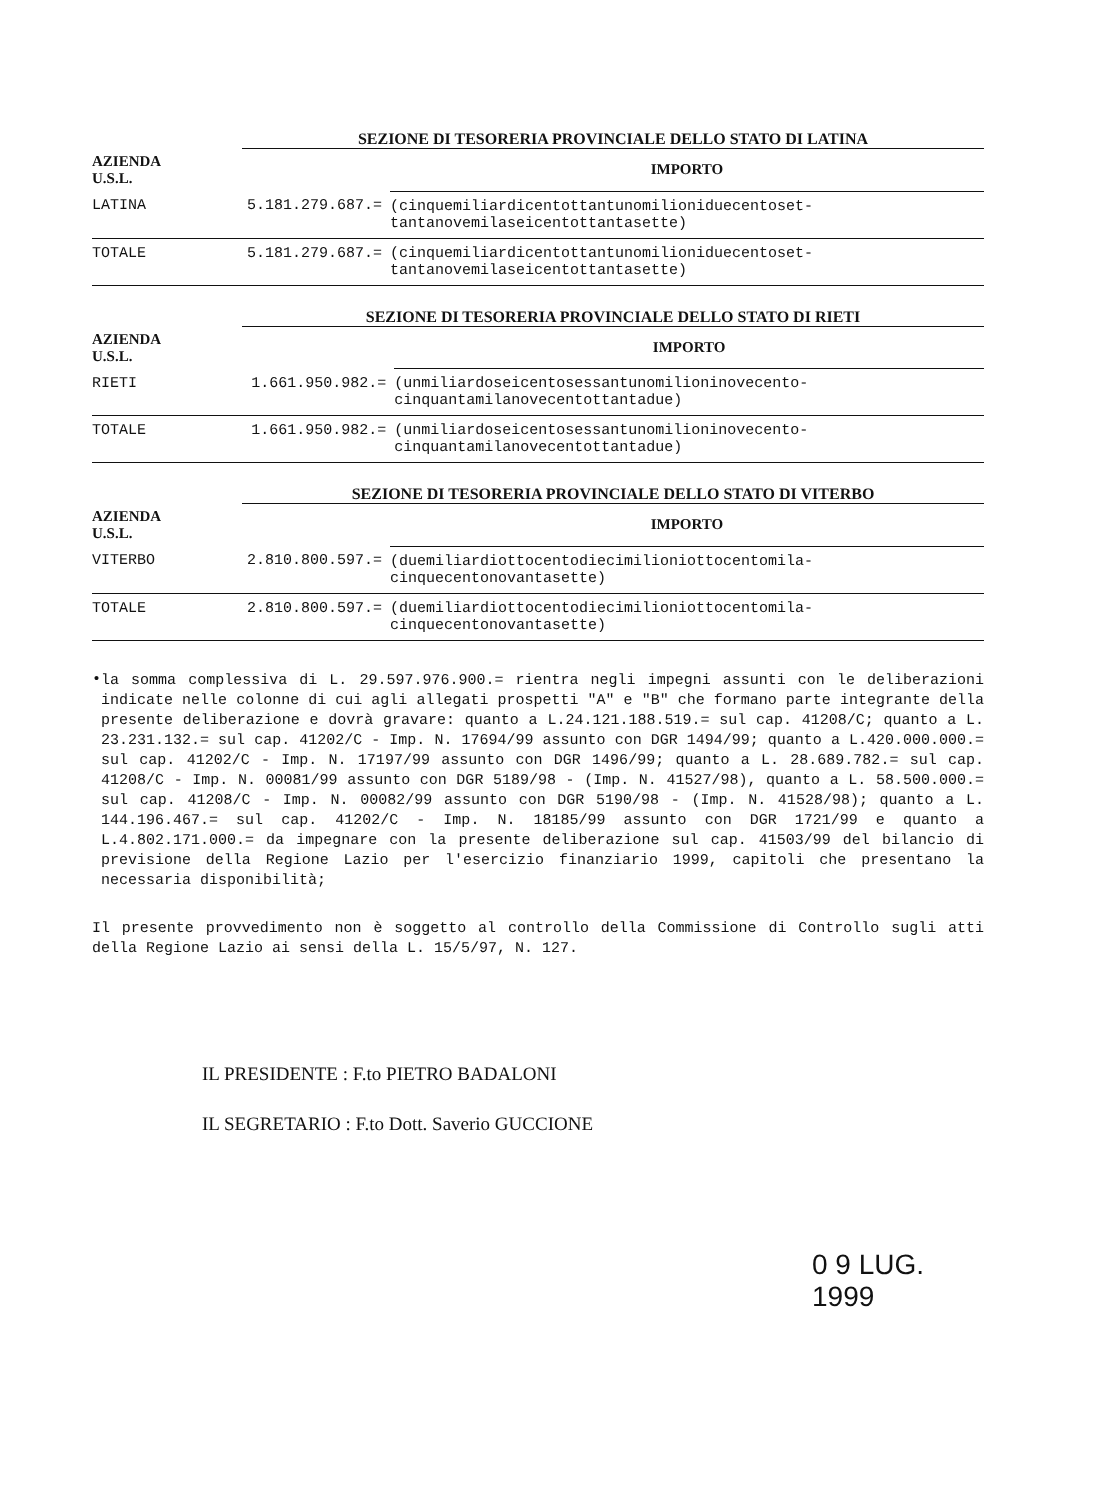SEZIONE DI TESORERIA PROVINCIALE DELLO STATO DI LATINA
| AZIENDA U.S.L. | | IMPORTO |
| --- | --- | --- |
| LATINA | 5.181.279.687.= | (cinquemiliardicentottantunomilioniduecentoset- tantanovemilaseicentottantasette) |
| TOTALE | 5.181.279.687.= | (cinquemiliardicentottantunomilioniduecentoset- tantanovemilaseicentottantasette) |
SEZIONE DI TESORERIA PROVINCIALE DELLO STATO DI RIETI
| AZIENDA U.S.L. | | IMPORTO |
| --- | --- | --- |
| RIETI | 1.661.950.982.= | (unmiliardoseicentosessantunomilioninovecento- cinquantamilanovecentottantadue) |
| TOTALE | 1.661.950.982.= | (unmiliardoseicentosessantunomilioninovecento- cinquantamilanovecentottantadue) |
SEZIONE DI TESORERIA PROVINCIALE DELLO STATO DI VITERBO
| AZIENDA U.S.L. | | IMPORTO |
| --- | --- | --- |
| VITERBO | 2.810.800.597.= | (duemiliardiottocentodiecimilioniottocentomila- cinquecentonovantasette) |
| TOTALE | 2.810.800.597.= | (duemiliardiottocentodiecimilioniottocentomila- cinquecentonovantasette) |
•
la somma complessiva di L. 29.597.976.900.= rientra negli impegni assunti con le deliberazioni indicate nelle colonne di cui agli allegati prospetti "A" e "B" che formano parte integrante della presente deliberazione e dovrà gravare: quanto a L.24.121.188.519.= sul cap. 41208/C; quanto a L. 23.231.132.= sul cap. 41202/C - Imp. N. 17694/99 assunto con DGR 1494/99; quanto a L.420.000.000.= sul cap. 41202/C - Imp. N. 17197/99 assunto con DGR 1496/99; quanto a L. 28.689.782.= sul cap. 41208/C - Imp. N. 00081/99 assunto con DGR 5189/98 - (Imp. N. 41527/98), quanto a L. 58.500.000.= sul cap. 41208/C - Imp. N. 00082/99 assunto con DGR 5190/98 - (Imp. N. 41528/98); quanto a L. 144.196.467.= sul cap. 41202/C - Imp. N. 18185/99 assunto con DGR 1721/99 e quanto a L.4.802.171.000.= da impegnare con la presente deliberazione sul cap. 41503/99 del bilancio di previsione della Regione Lazio per l'esercizio finanziario 1999, capitoli che presentano la necessaria disponibilità;
Il presente provvedimento non è soggetto al controllo della Commissione di Controllo sugli atti della Regione Lazio ai sensi della L. 15/5/97, N. 127.
IL PRESIDENTE : F.to PIETRO BADALONI
IL SEGRETARIO : F.to Dott. Saverio GUCCIONE
0 9 LUG. 1999